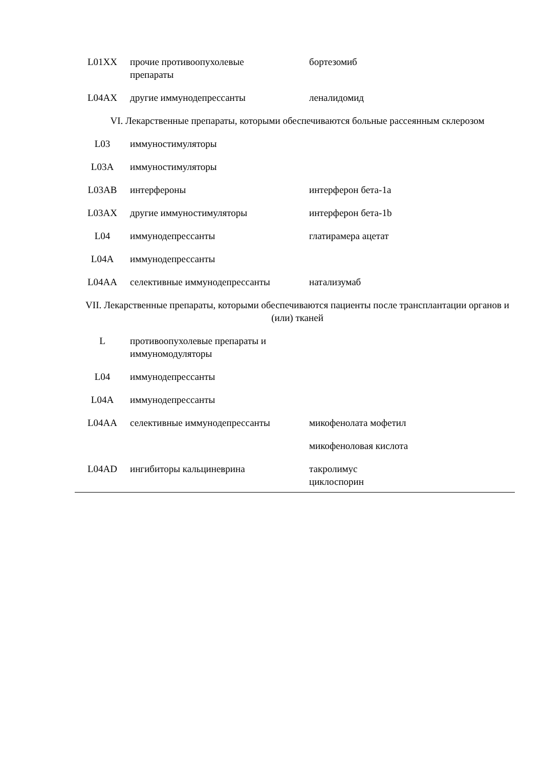| L01XX | прочие противоопухолевые препараты | бортезомиб |
| L04AX | другие иммунодепрессанты | леналидомид |
VI. Лекарственные препараты, которыми обеспечиваются больные рассеянным склерозом
| L03 | иммуностимуляторы | |
| L03A | иммуностимуляторы | |
| L03AB | интерфероны | интерферон бета-1a |
| L03AX | другие иммуностимуляторы | интерферон бета-1b |
| L04 | иммунодепрессанты | глатирамера ацетат |
| L04A | иммунодепрессанты | |
| L04AA | селективные иммунодепрессанты | натализумаб |
VII. Лекарственные препараты, которыми обеспечиваются пациенты после трансплантации органов и (или) тканей
| L | противоопухолевые препараты и иммуномодуляторы | |
| L04 | иммунодепрессанты | |
| L04A | иммунодепрессанты | |
| L04AA | селективные иммунодепрессанты | микофенолата мофетил |
| | | микофеноловая кислота |
| L04AD | ингибиторы кальциневрина | такролимус циклоспорин |